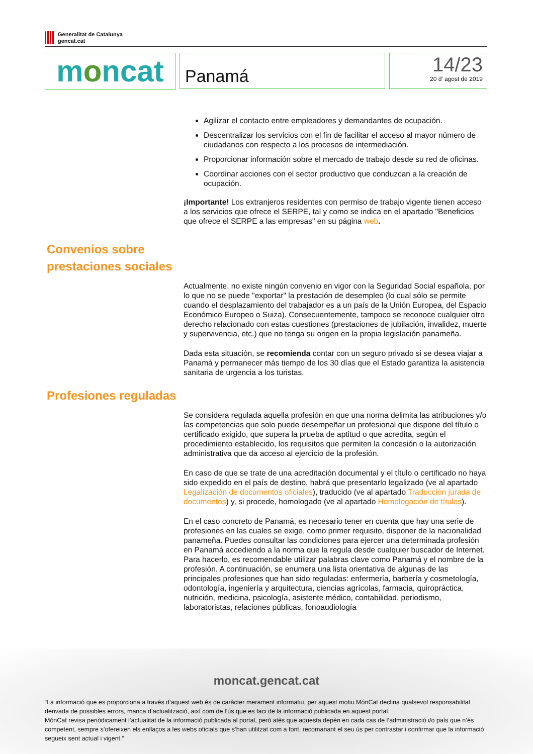Generalitat de Catalunya
gencat.cat
moncat
Panamá
14/23
20 d' agost de 2019
Agilizar el contacto entre empleadores y demandantes de ocupación.
Descentralizar los servicios con el fin de facilitar el acceso al mayor número de ciudadanos con respecto a los procesos de intermediación.
Proporcionar información sobre el mercado de trabajo desde su red de oficinas.
Coordinar acciones con el sector productivo que conduzcan a la creación de ocupación.
¡Importante! Los extranjeros residentes con permiso de trabajo vigente tienen acceso a los servicios que ofrece el SERPE, tal y como se indica en el apartado "Beneficios que ofrece el SERPE a las empresas" en su página web.
Convenios sobre
prestaciones sociales
Actualmente, no existe ningún convenio en vigor con la Seguridad Social española, por lo que no se puede "exportar" la prestación de desempleo (lo cual sólo se permite cuando el desplazamiento del trabajador es a un país de la Unión Europea, del Espacio Económico Europeo o Suiza). Consecuentemente, tampoco se reconoce cualquier otro derecho relacionado con estas cuestiones (prestaciones de jubilación, invalidez, muerte y supervivencia, etc.) que no tenga su origen en la propia legislación panameña.
Dada esta situación, se recomienda contar con un seguro privado si se desea viajar a Panamá y permanecer más tiempo de los 30 días que el Estado garantiza la asistencia sanitaria de urgencia a los turistas.
Profesiones reguladas
Se considera regulada aquella profesión en que una norma delimita las atribuciones y/o las competencias que solo puede desempeñar un profesional que dispone del título o certificado exigido, que supera la prueba de aptitud o que acredita, según el procedimiento establecido, los requisitos que permiten la concesión o la autorización administrativa que da acceso al ejercicio de la profesión.
En caso de que se trate de una acreditación documental y el título o certificado no haya sido expedido en el país de destino, habrá que presentarlo legalizado (ve al apartado Legalización de documentos oficiales), traducido (ve al apartado Traducción jurada de documentos) y, si procede, homologado (ve al apartado Homologación de títulos).
En el caso concreto de Panamá, es necesario tener en cuenta que hay una serie de profesiones en las cuales se exige, como primer requisito, disponer de la nacionalidad panameña. Puedes consultar las condiciones para ejercer una determinada profesión en Panamá accediendo a la norma que la regula desde cualquier buscador de Internet. Para hacerlo, es recomendable utilizar palabras clave como Panamá y el nombre de la profesión. A continuación, se enumera una lista orientativa de algunas de las principales profesiones que han sido reguladas: enfermería, barbería y cosmetología, odontología, ingeniería y arquitectura, ciencias agrícolas, farmacia, quiropráctica, nutrición, medicina, psicología, asistente médico, contabilidad, periodismo, laboratoristas, relaciones públicas, fonoaudiología
moncat.gencat.cat
“La informació que es proporciona a través d’aquest web és de caràcter merament informatiu, per aquest motiu MónCat declina qualsevol responsabilitat derivada de possibles errors, manca d’actualització, així com de l’ús que es faci de la informació publicada en aquest portal.
MónCat revisa periòdicament l’actualitat de la informació publicada al portal, però atès que aquesta depèn en cada cas de l’administració i/o país que n’és competent, sempre s’ofereixen els enllaços a les webs oficials que s’han utilitzat com a font, recomanant el seu ús per contrastar i confirmar que la informació segueix sent actual i vigent.”